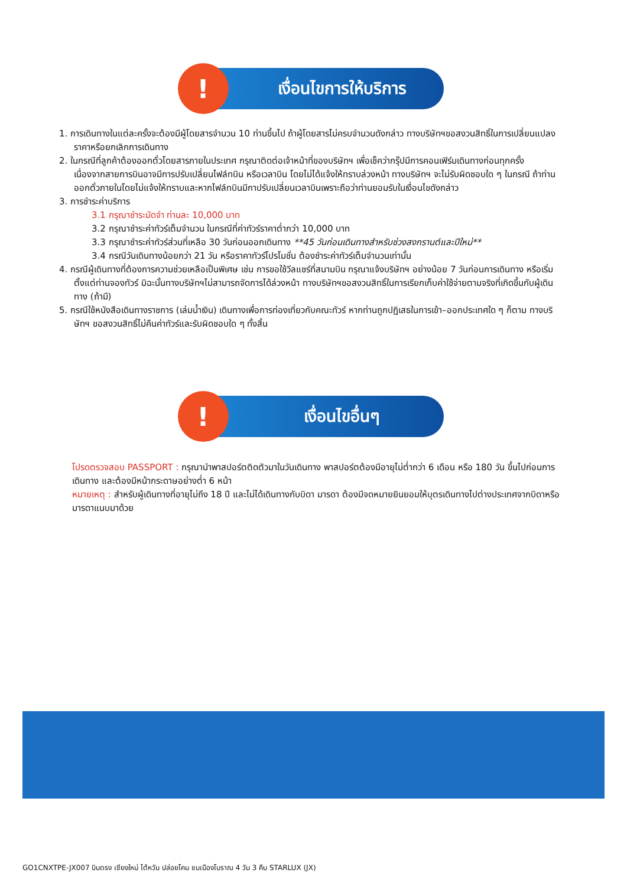!
เงื่อนไขการให้บริการ
1. การเดินทางในแต่ละครั้งจะต้องมีผู้โดยสารจำนวน 10 ท่านขึ้นไป ถ้าผู้โดยสารไม่ครบจำนวนดังกล่าว ทางบริษัทฯขอสงวนสิทธิ์ในการเปลี่ยนแปลงราคาหรือยกเลิกการเดินทาง
2. ในกรณีที่ลูกค้าต้องออกตั๋วโดยสารภายในประเทศ กรุณาติดต่อเจ้าหน้าที่ของบริษัทฯ เพื่อเช็คว่ากรุ๊ปมีการคอนเฟิร์มเดินทางก่อนทุกครั้ง เนื่องจากสายการบินอาจมีการปรับเปลี่ยนไฟล์ทบิน หรือเวลาบิน โดยไม่ได้แจ้งให้ทราบล่วงหน้า ทางบริษัทฯ จะไม่รับผิดชอบใด ๆ ในกรณี ถ้าท่านออกตั๋วภายในโดยไม่แจ้งให้ทราบและหากไฟล์ทบินมีกาปรับเปลี่ยนเวลาบินเพราะถือว่าท่านยอมรับในเงื่อนไขดังกล่าว
3. การชำระค่าบริการ
3.1 กรุณาชำระมัดจำ ท่านละ 10,000 บาท
3.2 กรุณาชำระค่าทัวร์เต็มจำนวน ในกรณีที่ค่าทัวร์ราคาต่ำกว่า 10,000 บาท
3.3 กรุณาชำระค่าทัวร์ส่วนที่เหลือ 30 วันก่อนออกเดินทาง **45 วันก่อนเดินทางสำหรับช่วงสงกรานต์และปีใหม่**
3.4 กรณีวันเดินทางน้อยกว่า 21 วัน หรือราคาทัวร์โปรโมชั่น ต้องชำระค่าทัวร์เต็มจำนวนเท่านั้น
4. กรณีผู้เดินทางที่ต้องการความช่วยเหลือเป็นพิเศษ เช่น การขอใช้วีลแชร์ที่สนามบิน กรุณาแจ้งบริษัทฯ อย่างน้อย 7 วันก่อนการเดินทาง หรือเริ่มตั้งแต่ท่านจองทัวร์ มิฉะนั้นทางบริษัทฯไม่สามารถจัดการได้ล่วงหน้า ทางบริษัทฯขอสงวนสิทธิ์ในการเรียกเก็บค่าใช้จ่ายตามจริงที่เกิดขึ้นกับผู้เดินทาง (ถ้ามี)
5. กรณีใช้หนังสือเดินทางราชการ (เล่มน้ำเงิน) เดินทางเพื่อการท่องเที่ยวกับคณะทัวร์ หากท่านถูกปฏิเสธในการเข้า–ออกประเทศใด ๆ ก็ตาม ทางบริษัทฯ ขอสงวนสิทธิ์ไม่คืนค่าทัวร์และรับผิดชอบใด ๆ ทั้งสิ้น
!
เงื่อนไขอื่นๆ
โปรดตรวจสอบ PASSPORT : กรุณานำพาสปอร์ตติดตัวมาในวันเดินทาง พาสปอร์ตต้องมีอายุไม่ต่ำกว่า 6 เดือน หรือ 180 วัน ขึ้นไปก่อนการเดินทาง และต้องมีหน้ากระดาษอย่างต่ำ 6 หน้า
หมายเหตุ : สำหรับผู้เดินทางที่อายุไม่ถึง 18 ปี และไม่ได้เดินทางกับบิดา มารดา ต้องมีจดหมายยินยอมให้บุตรเดินทางไปต่างประเทศจากบิดาหรือมารดาแนบมาด้วย
GO1CNXTPE-JX007 บินตรง เชียงใหม่ ไต้หวัน ปล่อยโคม ชมเมืองโบราณ 4 วัน 3 คืน STARLUX (JX)